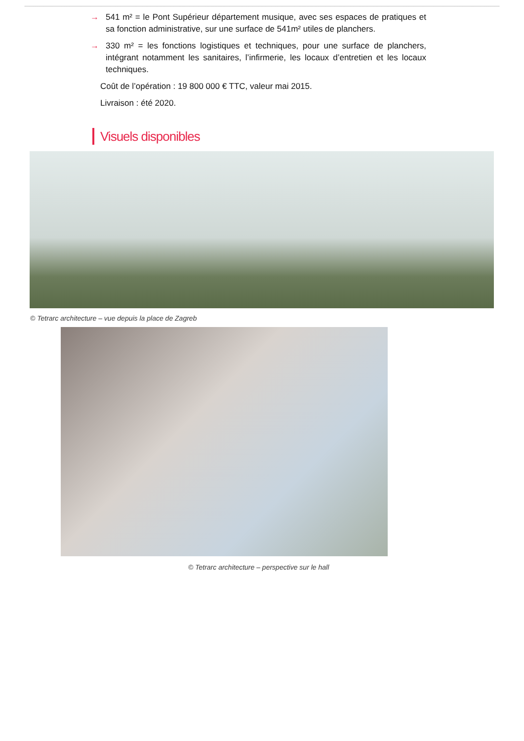→ 541 m² = le Pont Supérieur département musique, avec ses espaces de pratiques et sa fonction administrative, sur une surface de 541m² utiles de planchers.
→ 330 m² = les fonctions logistiques et techniques, pour une surface de planchers, intégrant notamment les sanitaires, l’infirmerie, les locaux d’entretien et les locaux techniques.
Coût de l’opération : 19 800 000 € TTC, valeur mai 2015.
Livraison : été 2020.
Visuels disponibles
© Tetrarc architecture – vue depuis la place de Zagreb
© Tetrarc architecture – perspective sur le hall